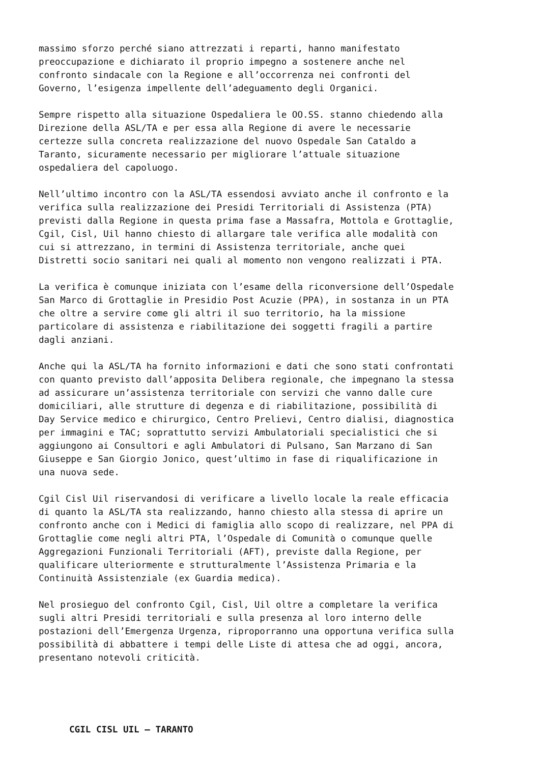massimo sforzo perché siano attrezzati i reparti, hanno manifestato preoccupazione e dichiarato il proprio impegno a sostenere anche nel confronto sindacale con la Regione e all’occorrenza nei confronti del Governo, l’esigenza impellente dell’adeguamento degli Organici.
Sempre rispetto alla situazione Ospedaliera le OO.SS. stanno chiedendo alla Direzione della ASL/TA e per essa alla Regione di avere le necessarie certezze sulla concreta realizzazione del nuovo Ospedale San Cataldo a Taranto, sicuramente necessario per migliorare l’attuale situazione ospedaliera del capoluogo.
Nell’ultimo incontro con la ASL/TA essendosi avviato anche il confronto e la verifica sulla realizzazione dei Presidi Territoriali di Assistenza (PTA) previsti dalla Regione in questa prima fase a Massafra, Mottola e Grottaglie, Cgil, Cisl, Uil hanno chiesto di allargare tale verifica alle modalità con cui si attrezzano, in termini di Assistenza territoriale, anche quei Distretti socio sanitari nei quali al momento non vengono realizzati i PTA.
La verifica è comunque iniziata con l’esame della riconversione dell’Ospedale San Marco di Grottaglie in Presidio Post Acuzie (PPA), in sostanza in un PTA che oltre a servire come gli altri il suo territorio, ha la missione particolare di assistenza e riabilitazione dei soggetti fragili a partire dagli anziani.
Anche qui la ASL/TA ha fornito informazioni e dati che sono stati confrontati con quanto previsto dall’apposita Delibera regionale, che impegnano la stessa ad assicurare un’assistenza territoriale con servizi che vanno dalle cure domiciliari, alle strutture di degenza e di riabilitazione, possibilità di Day Service medico e chirurgico, Centro Prelievi, Centro dialisi, diagnostica per immagini e TAC; soprattutto servizi Ambulatoriali specialistici che si aggiungono ai Consultori e agli Ambulatori di Pulsano, San Marzano di San Giuseppe e San Giorgio Jonico, quest’ultimo in fase di riqualificazione in una nuova sede.
Cgil Cisl Uil riservandosi di verificare a livello locale la reale efficacia di quanto la ASL/TA sta realizzando, hanno chiesto alla stessa di aprire un confronto anche con i Medici di famiglia allo scopo di realizzare, nel PPA di Grottaglie come negli altri PTA, l’Ospedale di Comunità o comunque quelle Aggregazioni Funzionali Territoriali (AFT), previste dalla Regione, per qualificare ulteriormente e strutturalmente l’Assistenza Primaria e la Continuità Assistenziale (ex Guardia medica).
Nel prosieguo del confronto Cgil, Cisl, Uil oltre a completare la verifica sugli altri Presidi territoriali e sulla presenza al loro interno delle postazioni dell’Emergenza Urgenza, riproporranno una opportuna verifica sulla possibilità di abbattere i tempi delle Liste di attesa che ad oggi, ancora, presentano notevoli criticità.
CGIL CISL UIL – TARANTO